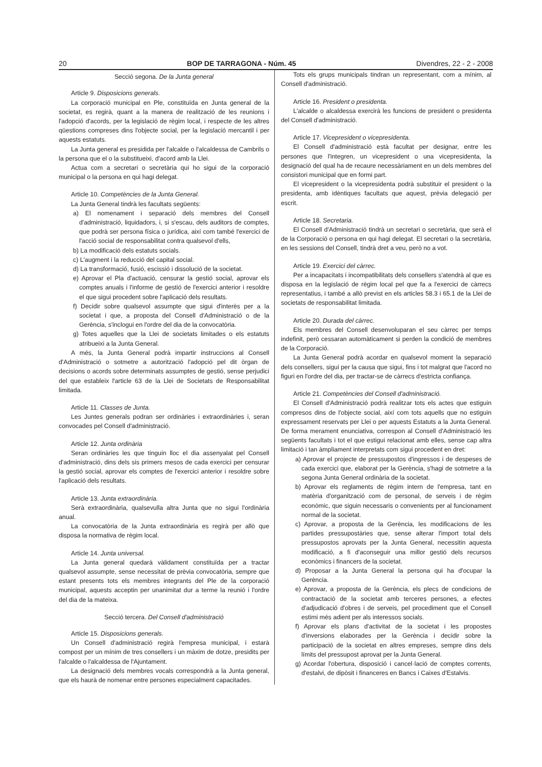20 BOP DE TARRAGONA - Núm. 45 Divendres, 22 - 2 - 2008
Secció segona. De la Junta general
Article 9. Disposicions generals.
La corporació municipal en Ple, constituïda en Junta general de la societat, es regirà, quant a la manera de realització de les reunions i l'adopció d'acords, per la legislació de règim local, i respecte de les altres qüestions compreses dins l'objecte social, per la legislació mercantil i per aquests estatuts.
La Junta general es presidida per l'alcalde o l'alcaldessa de Cambrils o la persona que el o la substitueixi, d'acord amb la Llei.
Actua com a secretari o secretària qui ho sigui de la corporació municipal o la persona en qui hagi delegat.
Article 10. Competències de la Junta General.
La Junta General tindrà les facultats següents:
a) El nomenament i separació dels membres del Consell d'administració, liquidadors, i, si s'escau, dels auditors de comptes, que podrà ser persona física o jurídica, així com també l'exercici de l'acció social de responsabilitat contra qualsevol d'ells,
b) La modificació dels estatuts socials.
c) L'augment i la reducció del capital social.
d) La transformació, fusió, escissió i dissolució de la societat.
e) Aprovar el Pla d'actuació, censurar la gestió social, aprovar els comptes anuals i l'informe de gestió de l'exercici anterior i resoldre el que sigui procedent sobre l'aplicació dels resultats.
f) Decidir sobre qualsevol assumpte que sigui d'interès per a la societat i que, a proposta del Consell d'Administració o de la Gerència, s'inclogui en l'ordre del dia de la convocatòria.
g) Totes aquelles que la Llei de societats limitades o els estatuts atribueixi a la Junta General.
A més, la Junta General podrà impartir instruccions al Consell d'Administració o sotmetre a autorització l'adopció pel dit òrgan de decisions o acords sobre determinats assumptes de gestió, sense perjudici del que estableix l'article 63 de la Llei de Societats de Responsabilitat limitada.
Article 11. Classes de Junta.
Les Juntes generals podran ser ordinàries i extraordinàries i, seran convocades pel Consell d'administració.
Article 12. Junta ordinària
Seran ordinàries les que tinguin lloc el dia assenyalat pel Consell d'administració, dins dels sis primers mesos de cada exercici per censurar la gestió social, aprovar els comptes de l'exercici anterior i resoldre sobre l'aplicació dels resultats.
Article 13. Junta extraordinària.
Serà extraordinària, qualsevulla altra Junta que no sigui l'ordinària anual.
La convocatòria de la Junta extraordinària es regirà per allò que disposa la normativa de règim local.
Article 14. Junta universal.
La Junta general quedarà vàlidament constituïda per a tractar qualsevol assumpte, sense necessitat de prèvia convocatòria, sempre que estant presents tots els membres integrants del Ple de la corporació municipal, aquests acceptin per unanimitat dur a terme la reunió i l'ordre del dia de la mateixa.
Secció tercera. Del Consell d'administració
Article 15. Disposicions generals.
Un Consell d'administració regirà l'empresa municipal, i estarà compost per un mínim de tres consellers i un màxim de dotze, presidits per l'alcalde o l'alcaldessa de l'Ajuntament.
La designació dels membres vocals correspondrà a la Junta general, que els haurà de nomenar entre persones especialment capacitades.
Tots els grups municipals tindran un representant, com a mínim, al Consell d'administració.
Article 16. President o presidenta.
L'alcalde o alcaldessa exercirà les funcions de president o presidenta del Consell d'administració.
Article 17. Vicepresident o vicepresidenta.
El Consell d'administració està facultat per designar, entre les persones que l'integren, un vicepresident o una vicepresidenta, la designació del qual ha de recaure necessàriament en un dels membres del consistori municipal que en formi part.
El vicepresident o la vicepresidenta podrà substituir el president o la presidenta, amb idèntiques facultats que aquest, prèvia delegació per escrit.
Article 18. Secretaria.
El Consell d'Administració tindrà un secretari o secretària, que serà el de la Corporació o persona en qui hagi delegat. El secretari o la secretària, en les sessions del Consell, tindrà dret a veu, però no a vot.
Article 19. Exercici del càrrec.
Per a incapacitats i incompatibilitats dels consellers s'atendrà al que es disposa en la legislació de règim local pel que fa a l'exercici de càrrecs representatius, i també a allò previst en els articles 58.3 i 65.1 de la Llei de societats de responsabilitat limitada.
Article 20. Durada del càrrec.
Els membres del Consell desenvoluparan el seu càrrec per temps indefinit, però cessaran automàticament si perden la condició de membres de la Corporació.
La Junta General podrà acordar en qualsevol moment la separació dels consellers, sigui per la causa que sigui, fins i tot malgrat que l'acord no figuri en l'ordre del dia, per tractar-se de càrrecs d'estricta confiança.
Article 21. Competències del Consell d'administració.
El Consell d'Administració podrà realitzar tots els actes que estiguin compresos dins de l'objecte social, així com tots aquells que no estiguin expressament reservats per Llei o per aquests Estatuts a la Junta General. De forma merament enunciativa, correspon al Consell d'Administració les següents facultats i tot el que estigui relacionat amb elles, sense cap altra limitació i tan àmpliament interpretats com sigui procedent en dret:
a) Aprovar el projecte de pressupostos d'ingressos i de despeses de cada exercici que, elaborat per la Gerència, s'hagi de sotmetre a la segona Junta General ordinària de la societat.
b) Aprovar els reglaments de règim intern de l'empresa, tant en matèria d'organització com de personal, de serveis i de règim econòmic, que siguin necessaris o convenients per al funcionament normal de la societat.
c) Aprovar, a proposta de la Gerència, les modificacions de les partides pressupostàries que, sense alterar l'import total dels pressupostos aprovats per la Junta General, necessitin aquesta modificació, a fi d'aconseguir una millor gestió dels recursos econòmics i financers de la societat.
d) Proposar a la Junta General la persona qui ha d'ocupar la Gerència.
e) Aprovar, a proposta de la Gerència, els plecs de condicions de contractació de la societat amb terceres persones, a efectes d'adjudicació d'obres i de serveis, pel procediment que el Consell estimi més adient per als interessos socials.
f) Aprovar els plans d'activitat de la societat i les propostes d'inversions elaborades per la Gerència i decidir sobre la participació de la societat en altres empreses, sempre dins dels límits del pressupost aprovat per la Junta General.
g) Acordar l'obertura, disposició i cancel·lació de comptes corrents, d'estalvi, de dipòsit i financeres en Bancs i Caixes d'Estalvis.